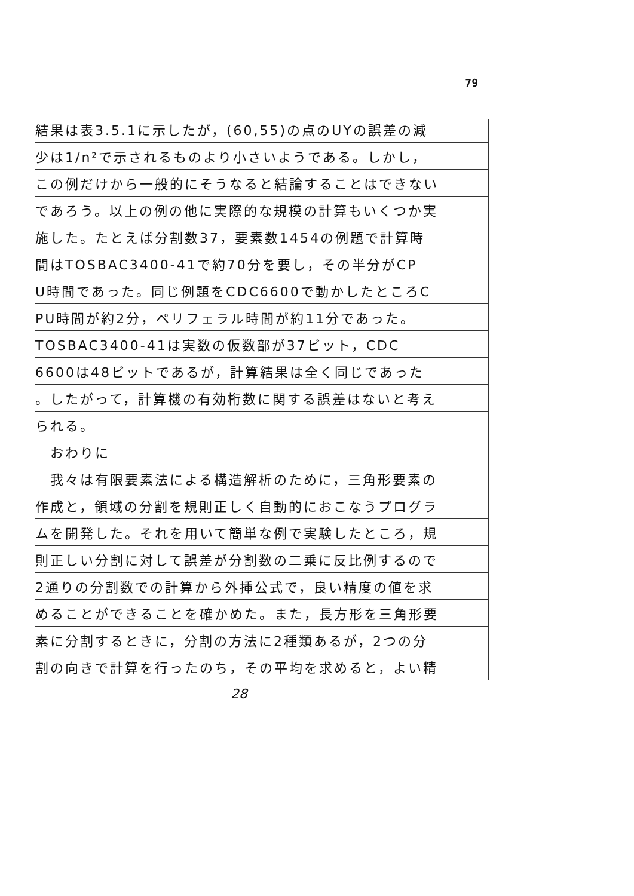79
結果は表3.5.1に示したが，(60,55)の点のUYの誤差の減
少は1/n²で示されるものより小さいようである。しかし，
この例だけから一般的にそうなると結論することはできない
であろう。以上の例の他に実際的な規模の計算もいくつか実
施した。たとえば分割数37，要素数1454の例題で計算時
間はTOSBAC3400-41で約70分を要し，その半分がCP
U時間であった。同じ例題をCDC6600で動かしたところC
PU時間が約2分，ペリフェラル時間が約11分であった。
TOSBAC3400-41は実数の仮数部が37ビット，CDC
6600は48ビットであるが，計算結果は全く同じであった
。したがって，計算機の有効桁数に関する誤差はないと考え
られる。
　おわりに
　我々は有限要素法による構造解析のために，三角形要素の
作成と，領域の分割を規則正しく自動的におこなうプログラ
ムを開発した。それを用いて簡単な例で実験したところ，規
則正しい分割に対して誤差が分割数の二乗に反比例するので
2通りの分割数での計算から外挿公式で，良い精度の値を求
めることができることを確かめた。また，長方形を三角形要
素に分割するときに，分割の方法に2種類あるが，2つの分
割の向きで計算を行ったのち，その平均を求めると，よい精
28